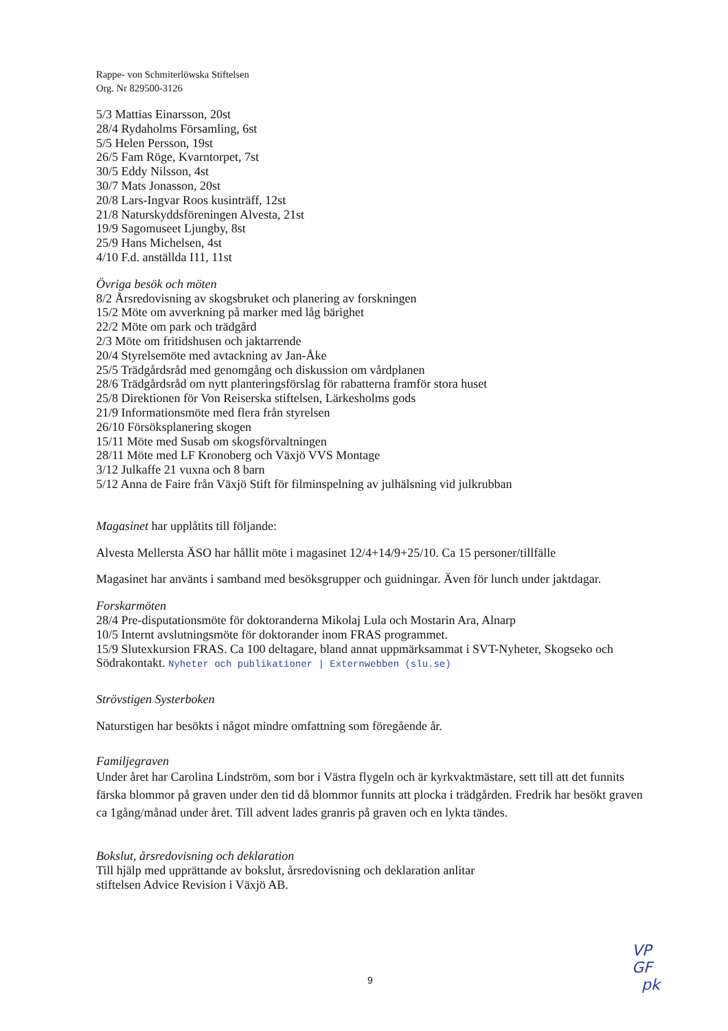Rappe- von Schmiterlöwska Stiftelsen
Org. Nr 829500-3126
5/3 Mattias Einarsson, 20st
28/4 Rydaholms Församling, 6st
5/5 Helen Persson, 19st
26/5 Fam Röge, Kvarntorpet, 7st
30/5 Eddy Nilsson, 4st
30/7 Mats Jonasson, 20st
20/8 Lars-Ingvar Roos kusinträff, 12st
21/8 Naturskyddsföreningen Alvesta, 21st
19/9 Sagomuseet Ljungby, 8st
25/9 Hans Michelsen, 4st
4/10 F.d. anställda I11, 11st
Övriga besök och möten
8/2 Årsredovisning av skogsbruket och planering av forskningen
15/2 Möte om avverkning på marker med låg bärighet
22/2 Möte om park och trädgård
2/3 Möte om fritidshusen och jaktarrende
20/4 Styrelsemöte med avtackning av Jan-Åke
25/5 Trädgårdsråd med genomgång och diskussion om vårdplanen
28/6 Trädgårdsråd om nytt planteringsförslag för rabatterna framför stora huset
25/8 Direktionen för Von Reiserska stiftelsen, Lärkesholms gods
21/9 Informationsmöte med flera från styrelsen
26/10 Försöksplanering skogen
15/11 Möte med Susab om skogsförvaltningen
28/11 Möte med LF Kronoberg och Växjö VVS Montage
3/12 Julkaffe 21 vuxna och 8 barn
5/12 Anna de Faire från Växjö Stift för filminspelning av julhälsning vid julkrubban
Magasinet har upplåtits till följande:
Alvesta Mellersta ÄSO har hållit möte i magasinet 12/4+14/9+25/10. Ca 15 personer/tillfälle
Magasinet har använts i samband med besöksgrupper och guidningar. Även för lunch under jaktdagar.
Forskarmöten
28/4 Pre-disputationsmöte för doktoranderna Mikolaj Lula och Mostarin Ara, Alnarp
10/5 Internt avslutningsmöte för doktorander inom FRAS programmet.
15/9 Slutexkursion FRAS. Ca 100 deltagare, bland annat uppmärksammat i SVT-Nyheter, Skogseko och Södrakontakt. Nyheter och publikationer | Externwebben (slu.se)
Strövstigen Systerboken
Naturstigen har besökts i något mindre omfattning som föregående år.
Familjegraven
Under året har Carolina Lindström, som bor i Västra flygeln och är kyrkvaktmästare, sett till att det funnits färska blommor på graven under den tid då blommor funnits att plocka i trädgården. Fredrik har besökt graven ca 1gång/månad under året. Till advent lades granris på graven och en lykta tändes.
Bokslut, årsredovisning och deklaration
Till hjälp med upprättande av bokslut, årsredovisning och deklaration anlitar
stiftelsen Advice Revision i Växjö AB.
9
VP
GF
pk